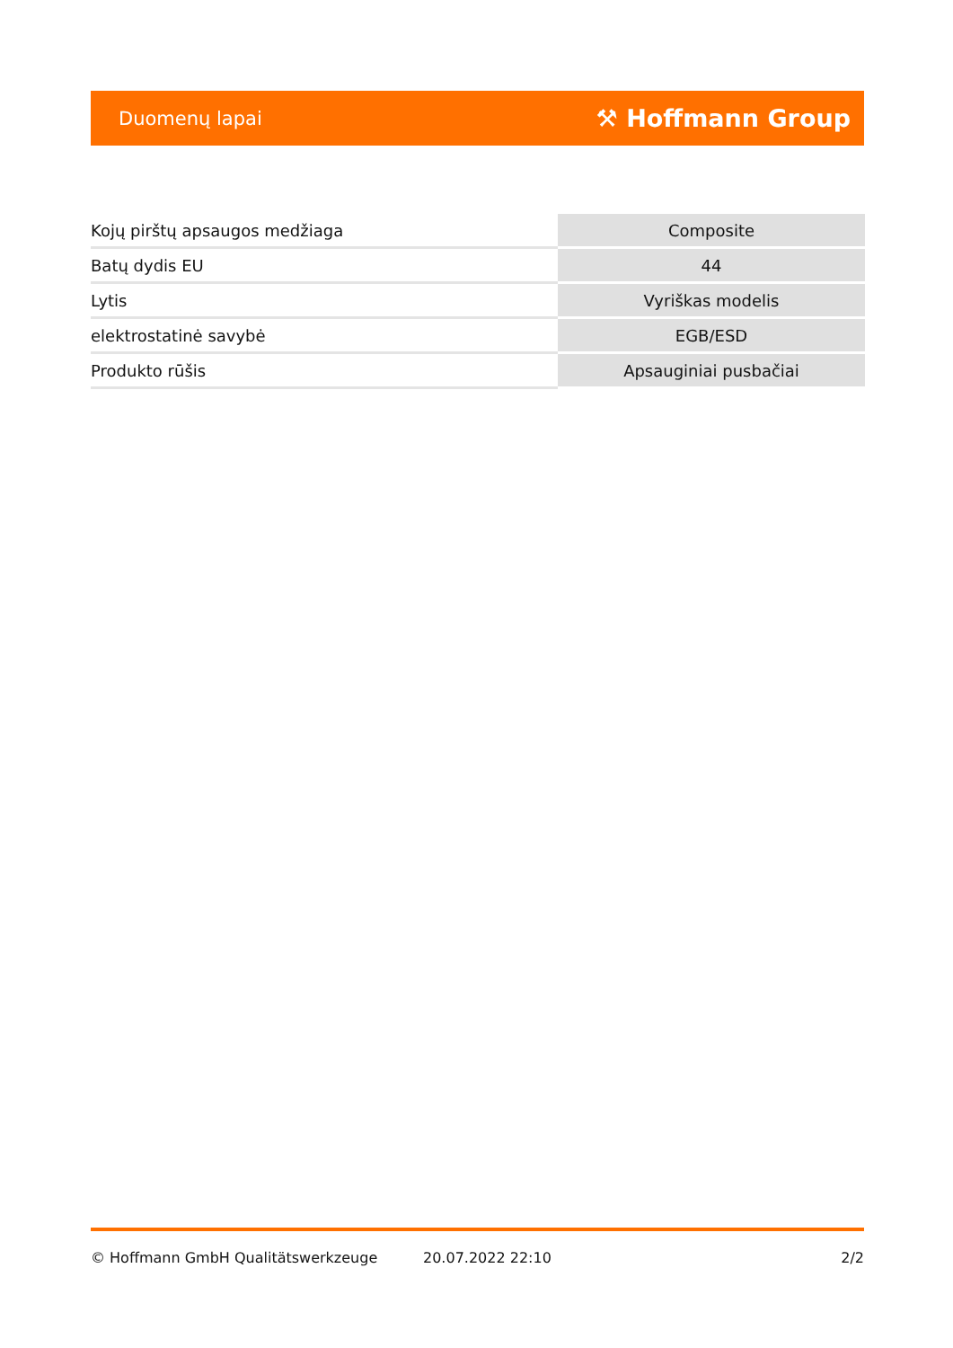Duomenų lapai ⚒ Hoffmann Group
| Kojų pirštų apsaugos medžiaga | Composite |
| Batų dydis EU | 44 |
| Lytis | Vyriškas modelis |
| elektrostatinė savybė | EGB/ESD |
| Produkto rūšis | Apsauginiai pusbačiai |
© Hoffmann GmbH Qualitätswerkzeuge 20.07.2022 22:10 2/2